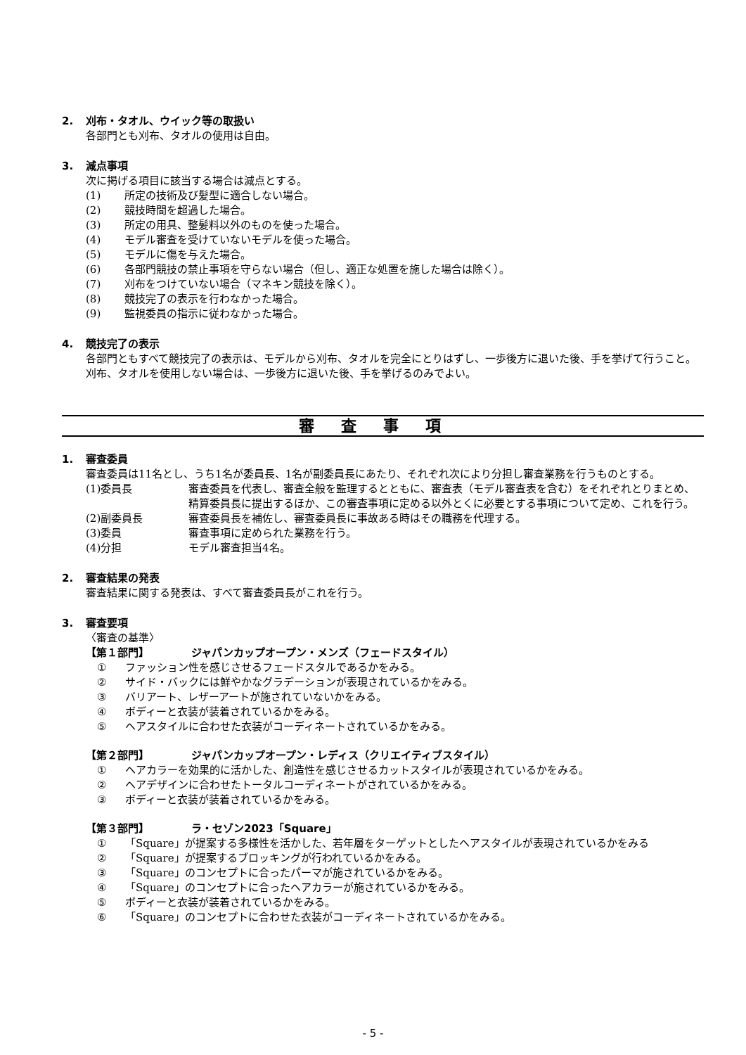2. 刈布・タオル、ウイック等の取扱い
各部門とも刈布、タオルの使用は自由。
3. 減点事項
次に掲げる項目に該当する場合は減点とする。
(1) 所定の技術及び髪型に適合しない場合。
(2) 競技時間を超過した場合。
(3) 所定の用具、整髪料以外のものを使った場合。
(4) モデル審査を受けていないモデルを使った場合。
(5) モデルに傷を与えた場合。
(6) 各部門競技の禁止事項を守らない場合（但し、適正な処置を施した場合は除く）。
(7) 刈布をつけていない場合（マネキン競技を除く）。
(8) 競技完了の表示を行わなかった場合。
(9) 監視委員の指示に従わなかった場合。
4. 競技完了の表示
各部門ともすべて競技完了の表示は、モデルから刈布、タオルを完全にとりはずし、一歩後方に退いた後、手を挙げて行うこと。刈布、タオルを使用しない場合は、一歩後方に退いた後、手を挙げるのみでよい。
審査事項
1. 審査委員
審査委員は11名とし、うち1名が委員長、1名が副委員長にあたり、それぞれ次により分担し審査業務を行うものとする。
(1)委員長 審査委員を代表し、審査全般を監理するとともに、審査表（モデル審査表を含む）をそれぞれとりまとめ、精算委員長に提出するほか、この審査事項に定める以外とくに必要とする事項について定め、これを行う。
(2)副委員長 審査委員長を補佐し、審査委員長に事故ある時はその職務を代理する。
(3)委員 審査事項に定められた業務を行う。
(4)分担 モデル審査担当4名。
2. 審査結果の発表
審査結果に関する発表は、すべて審査委員長がこれを行う。
3. 審査要項
〈審査の基準〉
【第１部門】 ジャパンカップオープン・メンズ（フェードスタイル）
① ファッション性を感じさせるフェードスタルであるかをみる。
② サイド・バックには鮮やかなグラデーションが表現されているかをみる。
③ バリアート、レザーアートが施されていないかをみる。
④ ボディーと衣装が装着されているかをみる。
⑤ ヘアスタイルに合わせた衣装がコーディネートされているかをみる。
【第２部門】 ジャパンカップオープン・レディス（クリエイティブスタイル）
① ヘアカラーを効果的に活かした、創造性を感じさせるカットスタイルが表現されているかをみる。
② ヘアデザインに合わせたトータルコーディネートがされているかをみる。
③ ボディーと衣装が装着されているかをみる。
【第３部門】 ラ・セゾン2023「Square」
① 「Square」が提案する多様性を活かした、若年層をターゲットとしたヘアスタイルが表現されているかをみる
② 「Square」が提案するブロッキングが行われているかをみる。
③ 「Square」のコンセプトに合ったパーマが施されているかをみる。
④ 「Square」のコンセプトに合ったヘアカラーが施されているかをみる。
⑤ ボディーと衣装が装着されているかをみる。
⑥ 「Square」のコンセプトに合わせた衣装がコーディネートされているかをみる。
- 5 -